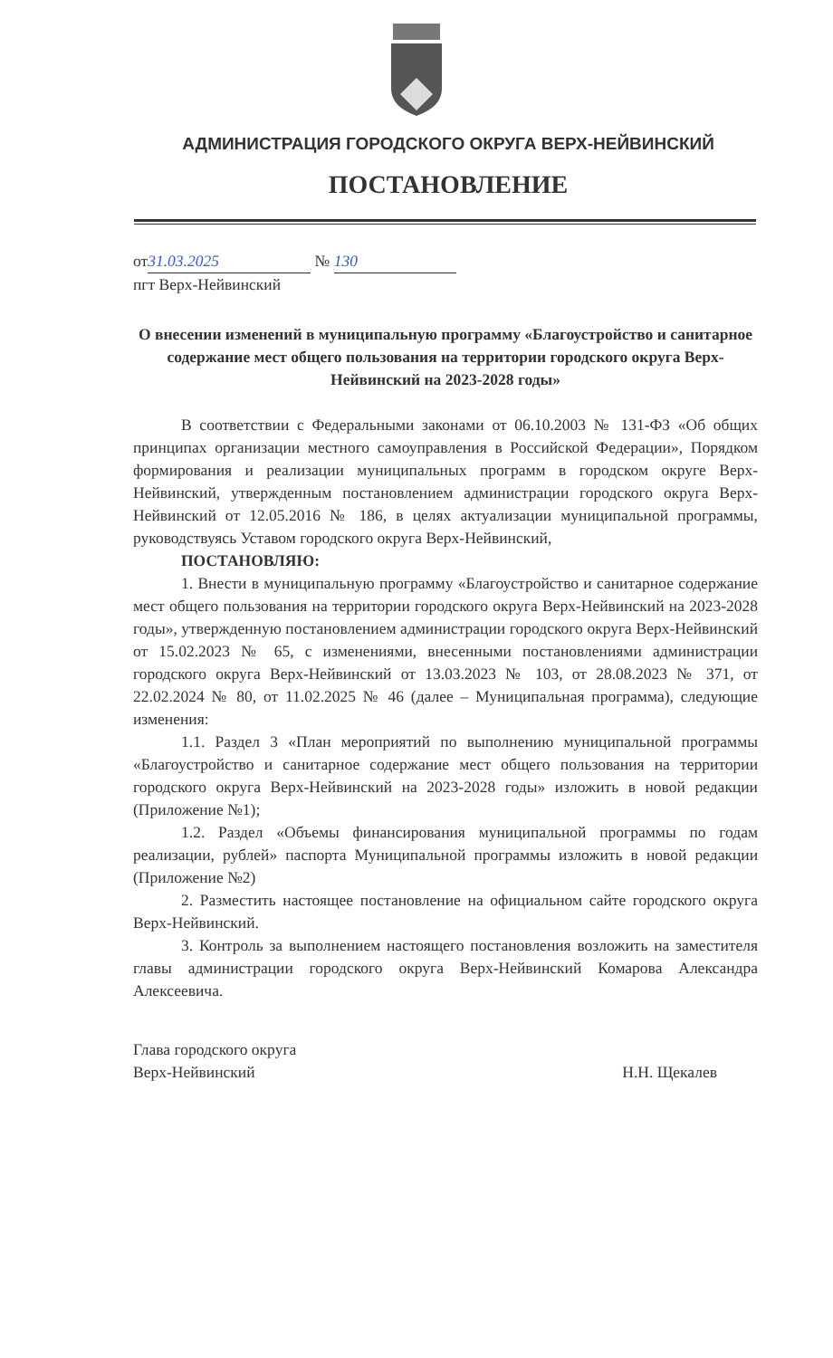АДМИНИСТРАЦИЯ ГОРОДСКОГО ОКРУГА ВЕРХ-НЕЙВИНСКИЙ
ПОСТАНОВЛЕНИЕ
от 31.03.2025 № 130
пгт Верх-Нейвинский
О внесении изменений в муниципальную программу «Благоустройство и санитарное содержание мест общего пользования на территории городского округа Верх-Нейвинский на 2023-2028 годы»
В соответствии с Федеральными законами от 06.10.2003 № 131-ФЗ «Об общих принципах организации местного самоуправления в Российской Федерации», Порядком формирования и реализации муниципальных программ в городском округе Верх-Нейвинский, утвержденным постановлением администрации городского округа Верх-Нейвинский от 12.05.2016 № 186, в целях актуализации муниципальной программы, руководствуясь Уставом городского округа Верх-Нейвинский,
ПОСТАНОВЛЯЮ:
1. Внести в муниципальную программу «Благоустройство и санитарное содержание мест общего пользования на территории городского округа Верх-Нейвинский на 2023-2028 годы», утвержденную постановлением администрации городского округа Верх-Нейвинский от 15.02.2023 № 65, с изменениями, внесенными постановлениями администрации городского округа Верх-Нейвинский от 13.03.2023 № 103, от 28.08.2023 № 371, от 22.02.2024 № 80, от 11.02.2025 № 46 (далее – Муниципальная программа), следующие изменения:
1.1. Раздел 3 «План мероприятий по выполнению муниципальной программы «Благоустройство и санитарное содержание мест общего пользования на территории городского округа Верх-Нейвинский на 2023-2028 годы» изложить в новой редакции (Приложение №1);
1.2. Раздел «Объемы финансирования муниципальной программы по годам реализации, рублей» паспорта Муниципальной программы изложить в новой редакции (Приложение №2)
2. Разместить настоящее постановление на официальном сайте городского округа Верх-Нейвинский.
3. Контроль за выполнением настоящего постановления возложить на заместителя главы администрации городского округа Верх-Нейвинский Комарова Александра Алексеевича.
Глава городского округа
Верх-Нейвинский
Н.Н. Щекалев